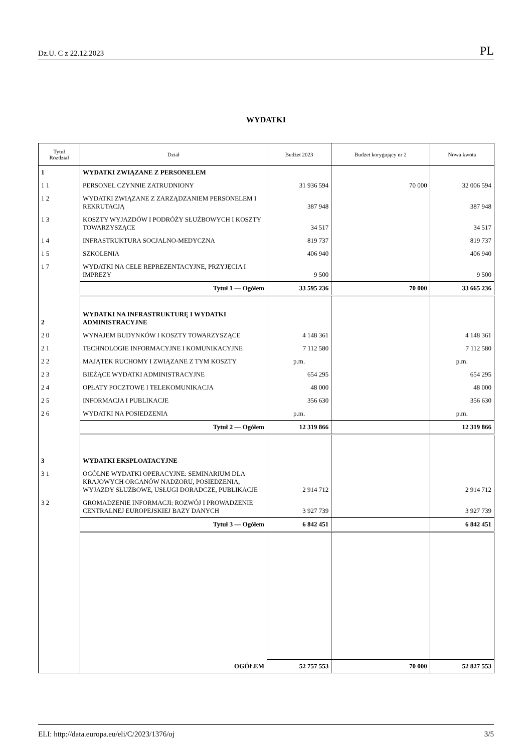Dz.U. C z 22.12.2023 PL
WYDATKI
| Tytuł Rozdział | Dział | Budżet 2023 | Budżet korygujący nr 2 | Nowa kwota |
| --- | --- | --- | --- | --- |
| 1 | WYDATKI ZWIĄZANE Z PERSONELEM | | | |
| 1 1 | PERSONEL CZYNNIE ZATRUDNIONY | 31 936 594 | 70 000 | 32 006 594 |
| 1 2 | WYDATKI ZWIĄZANE Z ZARZĄDZANIEM PERSONELEM I REKRUTACJĄ | 387 948 | | 387 948 |
| 1 3 | KOSZTY WYJAZDÓW I PODRÓŻY SŁUŻBOWYCH I KOSZTY TOWARZYSZĄCE | 34 517 | | 34 517 |
| 1 4 | INFRASTRUKTURA SOCJALNO-MEDYCZNA | 819 737 | | 819 737 |
| 1 5 | SZKOLENIA | 406 940 | | 406 940 |
| 1 7 | WYDATKI NA CELE REPREZENTACYJNE, PRZYJĘCIA I IMPREZY | 9 500 | | 9 500 |
| | Tytuł 1 — Ogółem | 33 595 236 | 70 000 | 33 665 236 |
| 2 | WYDATKI NA INFRASTRUKTURĘ I WYDATKI ADMINISTRACYJNE | | | |
| 2 0 | WYNAJEM BUDYNKÓW I KOSZTY TOWARZYSZĄCE | 4 148 361 | | 4 148 361 |
| 2 1 | TECHNOLOGIE INFORMACYJNE I KOMUNIKACYJNE | 7 112 580 | | 7 112 580 |
| 2 2 | MAJĄTEK RUCHOMY I ZWIĄZANE Z TYM KOSZTY | p.m. | | p.m. |
| 2 3 | BIEŻĄCE WYDATKI ADMINISTRACYJNE | 654 295 | | 654 295 |
| 2 4 | OPŁATY POCZTOWE I TELEKOMUNIKACJA | 48 000 | | 48 000 |
| 2 5 | INFORMACJA I PUBLIKACJE | 356 630 | | 356 630 |
| 2 6 | WYDATKI NA POSIEDZENIA | p.m. | | p.m. |
| | Tytuł 2 — Ogółem | 12 319 866 | | 12 319 866 |
| 3 | WYDATKI EKSPLOATACYJNE | | | |
| 3 1 | OGÓLNE WYDATKI OPERACYJNE: SEMINARIUM DLA KRAJOWYCH ORGANÓW NADZORU, POSIEDZENIA, WYJAZDY SŁUŻBOWE, USŁUGI DORADCZE, PUBLIKACJE | 2 914 712 | | 2 914 712 |
| 3 2 | GROMADZENIE INFORMACJI: ROZWÓJ I PROWADZENIE CENTRALNEJ EUROPEJSKIEJ BAZY DANYCH | 3 927 739 | | 3 927 739 |
| | Tytuł 3 — Ogółem | 6 842 451 | | 6 842 451 |
| | OGÓŁEM | 52 757 553 | 70 000 | 52 827 553 |
ELI: http://data.europa.eu/eli/C/2023/1376/oj 3/5